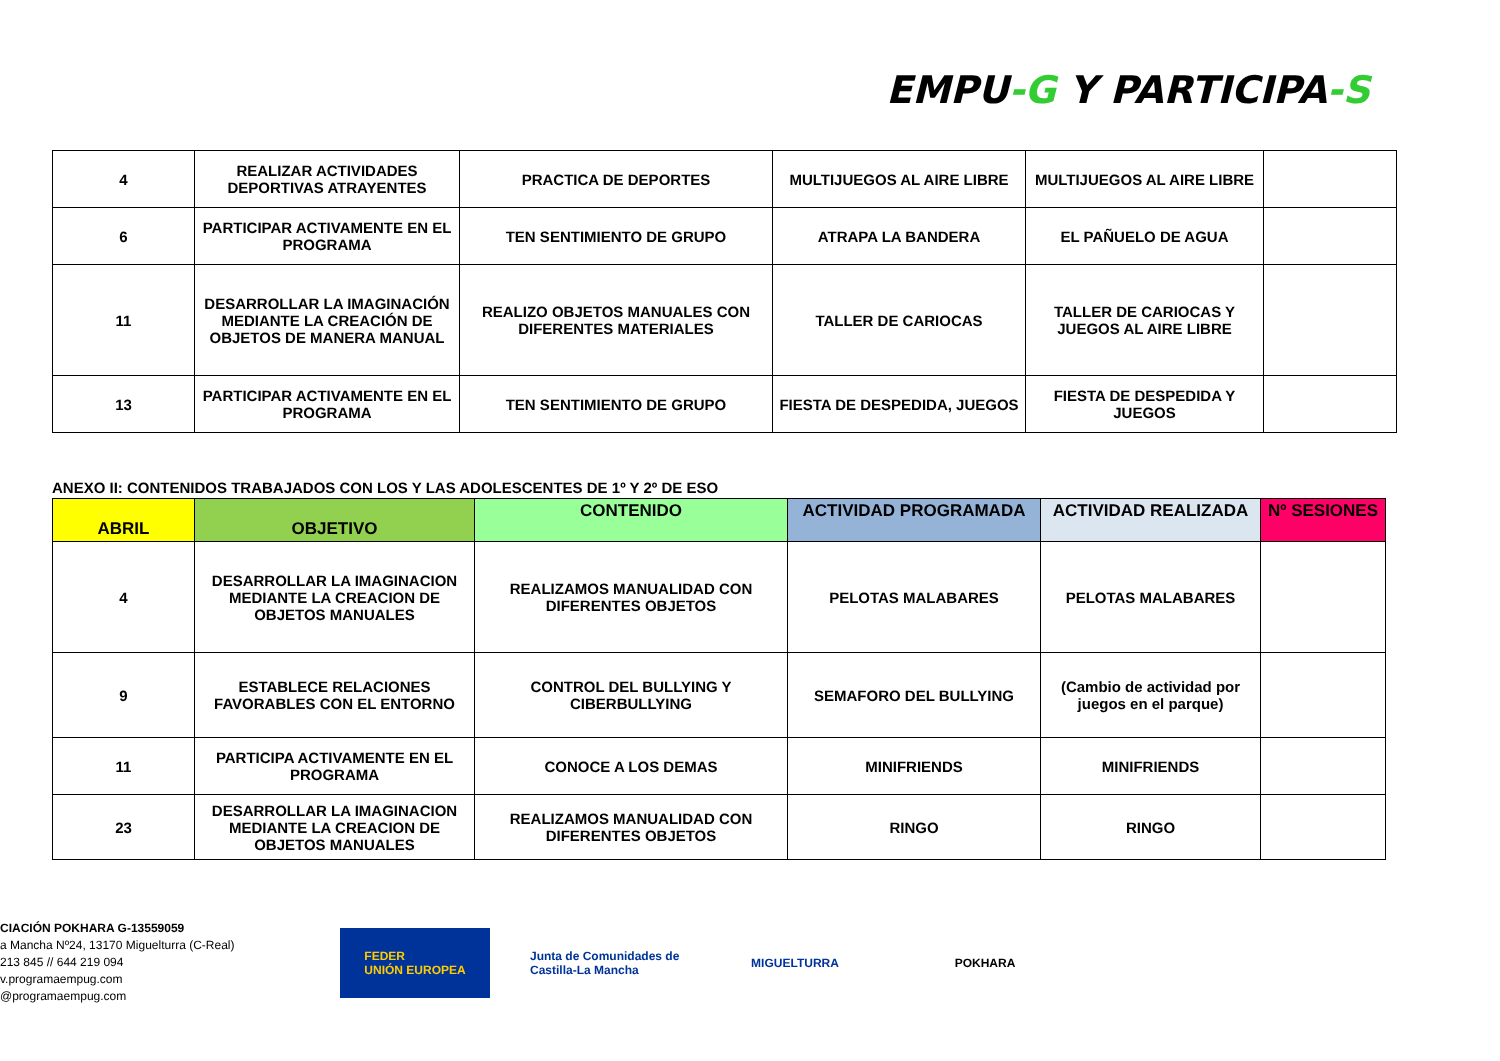EMPU-G Y PARTICIPA-S
| 4 | REALIZAR ACTIVIDADES DEPORTIVAS ATRAYENTES | PRACTICA DE DEPORTES | MULTIJUEGOS AL AIRE LIBRE | MULTIJUEGOS AL AIRE LIBRE | |
| 6 | PARTICIPAR ACTIVAMENTE EN EL PROGRAMA | TEN SENTIMIENTO DE GRUPO | ATRAPA LA BANDERA | EL PAÑUELO DE AGUA | |
| 11 | DESARROLLAR LA IMAGINACIÓN MEDIANTE LA CREACIÓN DE OBJETOS DE MANERA MANUAL | REALIZO OBJETOS MANUALES CON DIFERENTES MATERIALES | TALLER DE CARIOCAS | TALLER DE CARIOCAS Y JUEGOS AL AIRE LIBRE | |
| 13 | PARTICIPAR ACTIVAMENTE EN EL PROGRAMA | TEN SENTIMIENTO DE GRUPO | FIESTA DE DESPEDIDA, JUEGOS | FIESTA DE DESPEDIDA Y JUEGOS | |
ANEXO II: CONTENIDOS TRABAJADOS CON LOS Y LAS ADOLESCENTES DE 1º Y 2º DE ESO
| ABRIL | OBJETIVO | CONTENIDO | ACTIVIDAD PROGRAMADA | ACTIVIDAD REALIZADA | Nº SESIONES |
| --- | --- | --- | --- | --- | --- |
| 4 | DESARROLLAR LA IMAGINACION MEDIANTE LA CREACION DE OBJETOS MANUALES | REALIZAMOS MANUALIDAD CON DIFERENTES OBJETOS | PELOTAS MALABARES | PELOTAS MALABARES | |
| 9 | ESTABLECE RELACIONES FAVORABLES CON EL ENTORNO | CONTROL DEL BULLYING Y CIBERBULLYING | SEMAFORO DEL BULLYING | (Cambio de actividad por juegos en el parque) | |
| 11 | PARTICIPA ACTIVAMENTE EN EL PROGRAMA | CONOCE A LOS DEMAS | MINIFRIENDS | MINIFRIENDS | |
| 23 | DESARROLLAR LA IMAGINACION MEDIANTE LA CREACION DE OBJETOS MANUALES | REALIZAMOS MANUALIDAD CON DIFERENTES OBJETOS | RINGO | RINGO | |
CIACIÓN POKHARA G-13559059
a Mancha Nº24, 13170 Miguelturra (C-Real)
213 845 // 644 219 094
v.programaempug.com
@programaempug.com
FEDER
UNIÓN EUROPEA
Junta de Comunidades de Castilla-La Mancha
MIGUELTURRA POKHARA